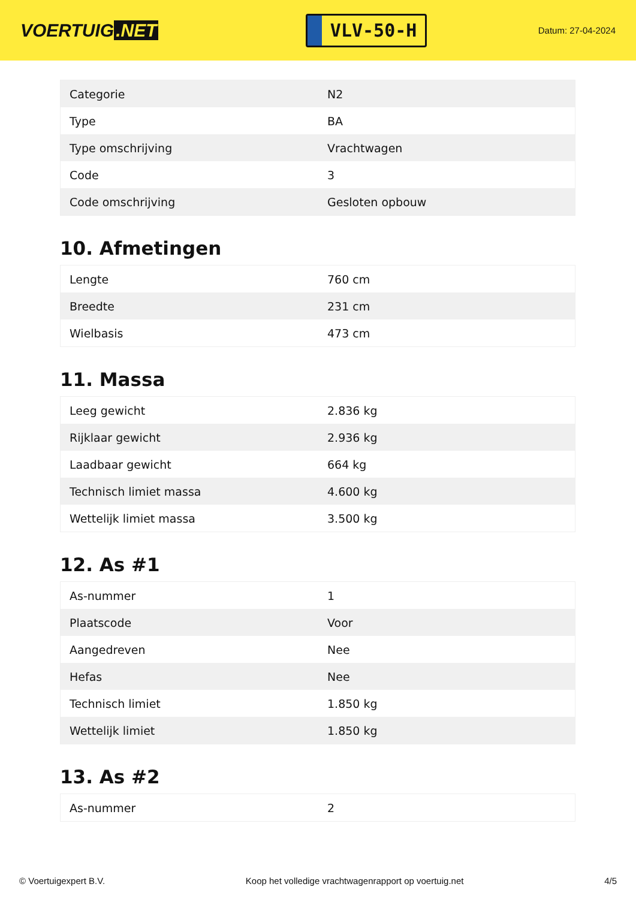VOERTUIG.NET
VLV-50-H
Datum: 27-04-2024
| Categorie | N2 |
| Type | BA |
| Type omschrijving | Vrachtwagen |
| Code | 3 |
| Code omschrijving | Gesloten opbouw |
10. Afmetingen
| Lengte | 760 cm |
| Breedte | 231 cm |
| Wielbasis | 473 cm |
11. Massa
| Leeg gewicht | 2.836 kg |
| Rijklaar gewicht | 2.936 kg |
| Laadbaar gewicht | 664 kg |
| Technisch limiet massa | 4.600 kg |
| Wettelijk limiet massa | 3.500 kg |
12. As #1
| As-nummer | 1 |
| Plaatscode | Voor |
| Aangedreven | Nee |
| Hefas | Nee |
| Technisch limiet | 1.850 kg |
| Wettelijk limiet | 1.850 kg |
13. As #2
| As-nummer | 2 |
© Voertuigexpert B.V. Koop het volledige vrachtwagenrapport op voertuig.net 4/5